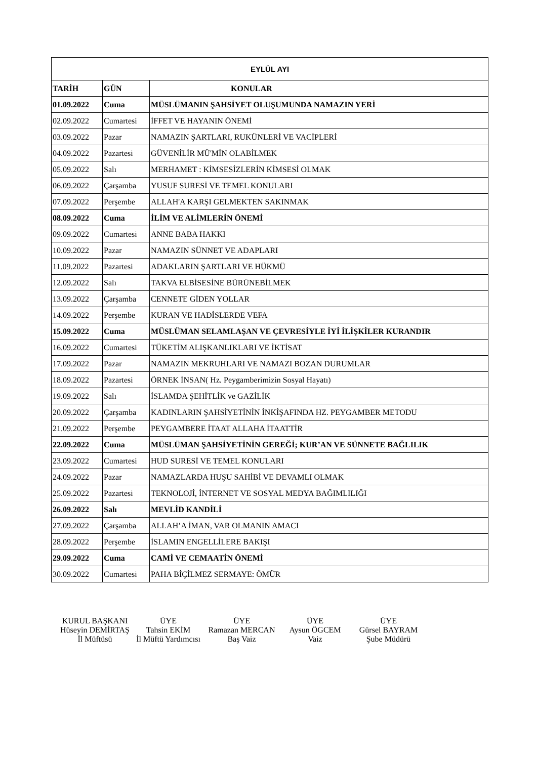| EYLÜL AYI | | |
| --- | --- | --- |
| TARİH | GÜN | KONULAR |
| 01.09.2022 | Cuma | MÜSLÜMANIN ŞAHSİYET OLUŞUMUNDA NAMAZIN YERİ |
| 02.09.2022 | Cumartesi | İFFET VE HAYANIN ÖNEMİ |
| 03.09.2022 | Pazar | NAMAZIN ŞARTLARI, RUKÜNLERİ VE VACİPLERİ |
| 04.09.2022 | Pazartesi | GÜVENİLİR MÜ'MİN OLABİLMEK |
| 05.09.2022 | Salı | MERHAMET : KİMSESİZLERİN KİMSESİ OLMAK |
| 06.09.2022 | Çarşamba | YUSUF SURESİ VE TEMEL KONULARI |
| 07.09.2022 | Perşembe | ALLAH'A KARŞI GELMEKTEN SAKINMAK |
| 08.09.2022 | Cuma | İLİM VE ALİMLERİN ÖNEMİ |
| 09.09.2022 | Cumartesi | ANNE BABA HAKKI |
| 10.09.2022 | Pazar | NAMAZIN SÜNNET VE ADAPLARI |
| 11.09.2022 | Pazartesi | ADAKLARIN ŞARTLARI VE HÜKMÜ |
| 12.09.2022 | Salı | TAKVA ELBİSESİNE BÜRÜNEBİLMEK |
| 13.09.2022 | Çarşamba | CENNETE GİDEN YOLLAR |
| 14.09.2022 | Perşembe | KURAN VE HADİSLERDE VEFA |
| 15.09.2022 | Cuma | MÜSLÜMAN SELAMLAŞAN VE ÇEVRESİYLE İYİ İLİŞKİLER KURANDIR |
| 16.09.2022 | Cumartesi | TÜKETİM ALIŞKANLIKLARI VE İKTİSAT |
| 17.09.2022 | Pazar | NAMAZIN MEKRUHLARI VE NAMAZI BOZAN DURUMLAR |
| 18.09.2022 | Pazartesi | ÖRNEK İNSAN( Hz. Peygamberimizin Sosyal Hayatı) |
| 19.09.2022 | Salı | İSLAMDA ŞEHİTLİK ve GAZİLİK |
| 20.09.2022 | Çarşamba | KADINLARIN ŞAHSİYETİNİN İNKİŞAFINDA HZ. PEYGAMBER METODU |
| 21.09.2022 | Perşembe | PEYGAMBERE İTAAT ALLAHA İTAATTİR |
| 22.09.2022 | Cuma | MÜSLÜMAN ŞAHSİYETİNİN GEREĞİ; KUR’AN VE SÜNNETE BAĞLILIK |
| 23.09.2022 | Cumartesi | HUD SURESİ VE TEMEL KONULARI |
| 24.09.2022 | Pazar | NAMAZLARDA HUŞU SAHİBİ VE DEVAMLI OLMAK |
| 25.09.2022 | Pazartesi | TEKNOLOJİ, İNTERNET VE SOSYAL MEDYA BAĞIMLILIĞI |
| 26.09.2022 | Salı | MEVLİD KANDİLİ |
| 27.09.2022 | Çarşamba | ALLAH’A İMAN, VAR OLMANIN AMACI |
| 28.09.2022 | Perşembe | İSLAMIN ENGELLİLERE BAKIŞI |
| 29.09.2022 | Cuma | CAMİ VE CEMAATİN ÖNEMİ |
| 30.09.2022 | Cumartesi | PAHA BİÇİLMEZ SERMAYE: ÖMÜR |
KURUL BAŞKANI
Hüseyin DEMİRTAŞ
İl Müftüsü
ÜYE
Tahsin EKİM
İl Müftü Yardımcısı
ÜYE
Ramazan MERCAN
Baş Vaiz
ÜYE
Aysun ÖGCEM
Vaiz
ÜYE
Gürsel BAYRAM
Şube Müdürü